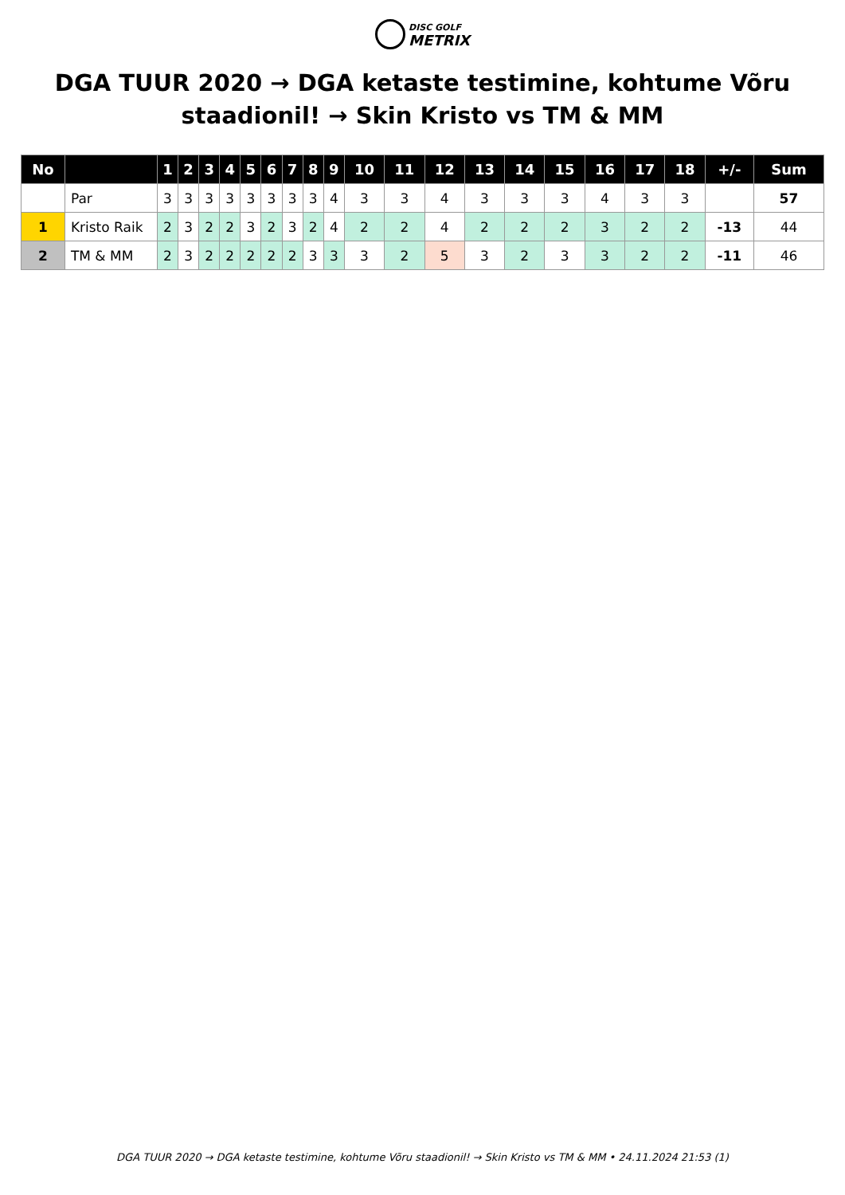DISC GOLF
METRIX
DGA TUUR 2020 → DGA ketaste testimine, kohtume Võru staadionil! → Skin Kristo vs TM & MM
| No | | 1 | 2 | 3 | 4 | 5 | 6 | 7 | 8 | 9 | 10 | 11 | 12 | 13 | 14 | 15 | 16 | 17 | 18 | +/- | Sum |
| --- | --- | --- | --- | --- | --- | --- | --- | --- | --- | --- | --- | --- | --- | --- | --- | --- | --- | --- | --- | --- | --- |
| | Par | 3 | 3 | 3 | 3 | 3 | 3 | 3 | 3 | 4 | 3 | 3 | 4 | 3 | 3 | 3 | 4 | 3 | 3 | | 57 |
| 1 | Kristo Raik | 2 | 3 | 2 | 2 | 3 | 2 | 3 | 2 | 4 | 2 | 2 | 4 | 2 | 2 | 2 | 3 | 2 | 2 | -13 | 44 |
| 2 | TM & MM | 2 | 3 | 2 | 2 | 2 | 2 | 2 | 3 | 3 | 3 | 2 | 5 | 3 | 2 | 3 | 3 | 2 | 2 | -11 | 46 |
DGA TUUR 2020 → DGA ketaste testimine, kohtume Võru staadionil! → Skin Kristo vs TM & MM • 24.11.2024 21:53 (1)